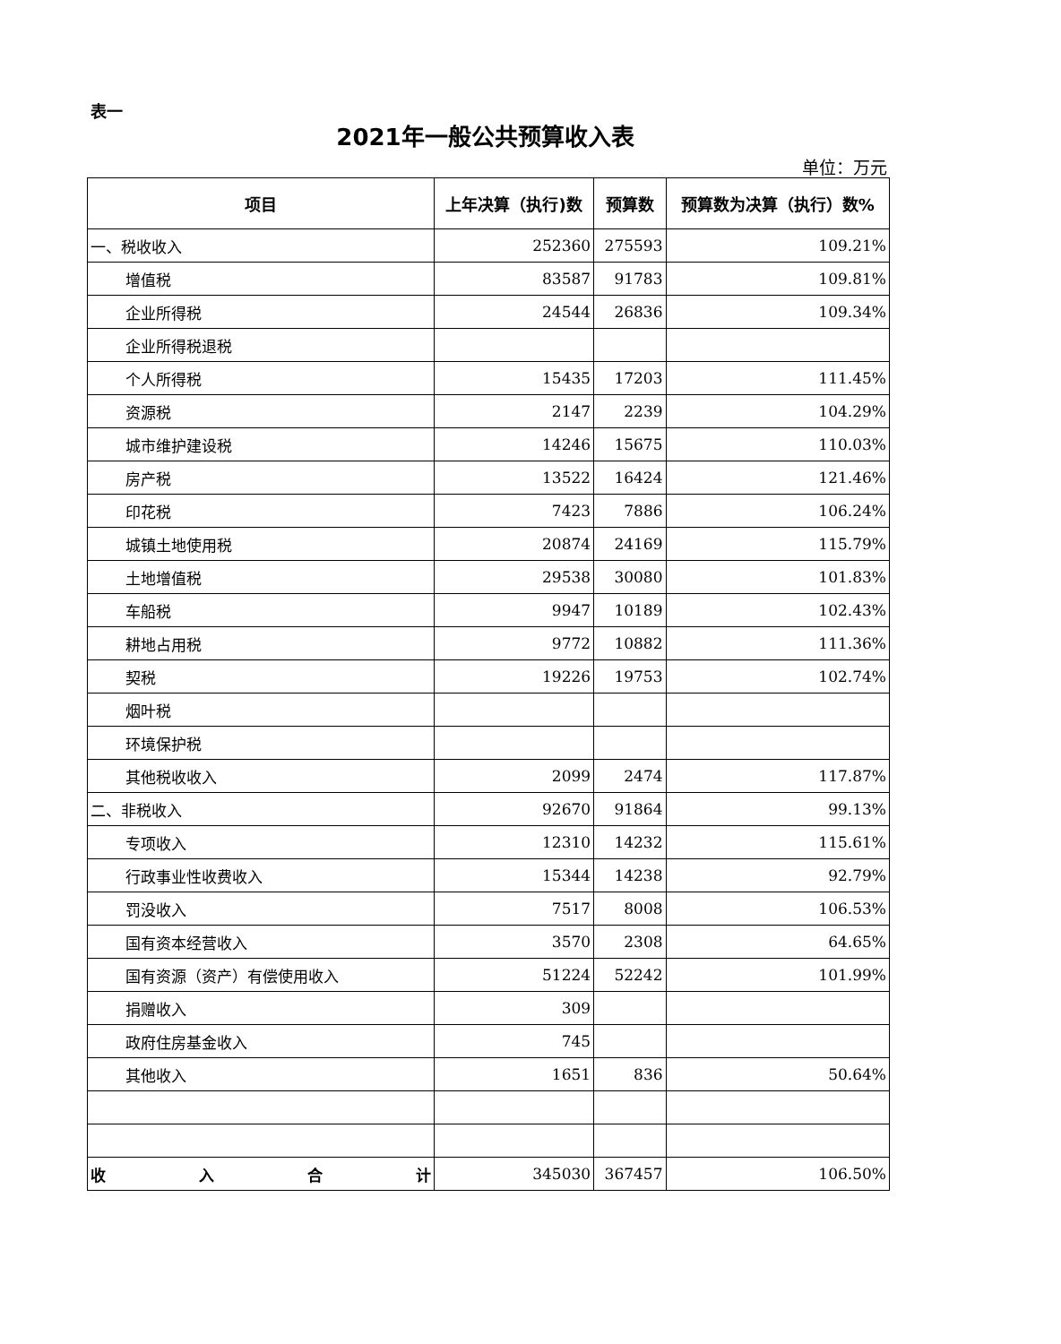表一
2021年一般公共预算收入表
单位：万元
| 项目 | 上年决算（执行)数 | 预算数 | 预算数为决算（执行）数% |
| --- | --- | --- | --- |
| 一、税收收入 | 252360 | 275593 | 109.21% |
| 增值税 | 83587 | 91783 | 109.81% |
| 企业所得税 | 24544 | 26836 | 109.34% |
| 企业所得税退税 | | | |
| 个人所得税 | 15435 | 17203 | 111.45% |
| 资源税 | 2147 | 2239 | 104.29% |
| 城市维护建设税 | 14246 | 15675 | 110.03% |
| 房产税 | 13522 | 16424 | 121.46% |
| 印花税 | 7423 | 7886 | 106.24% |
| 城镇土地使用税 | 20874 | 24169 | 115.79% |
| 土地增值税 | 29538 | 30080 | 101.83% |
| 车船税 | 9947 | 10189 | 102.43% |
| 耕地占用税 | 9772 | 10882 | 111.36% |
| 契税 | 19226 | 19753 | 102.74% |
| 烟叶税 | | | |
| 环境保护税 | | | |
| 其他税收收入 | 2099 | 2474 | 117.87% |
| 二、非税收入 | 92670 | 91864 | 99.13% |
| 专项收入 | 12310 | 14232 | 115.61% |
| 行政事业性收费收入 | 15344 | 14238 | 92.79% |
| 罚没收入 | 7517 | 8008 | 106.53% |
| 国有资本经营收入 | 3570 | 2308 | 64.65% |
| 国有资源（资产）有偿使用收入 | 51224 | 52242 | 101.99% |
| 捐赠收入 | 309 | | |
| 政府住房基金收入 | 745 | | |
| 其他收入 | 1651 | 836 | 50.64% |
| 收 入 合 计 | 345030 | 367457 | 106.50% |